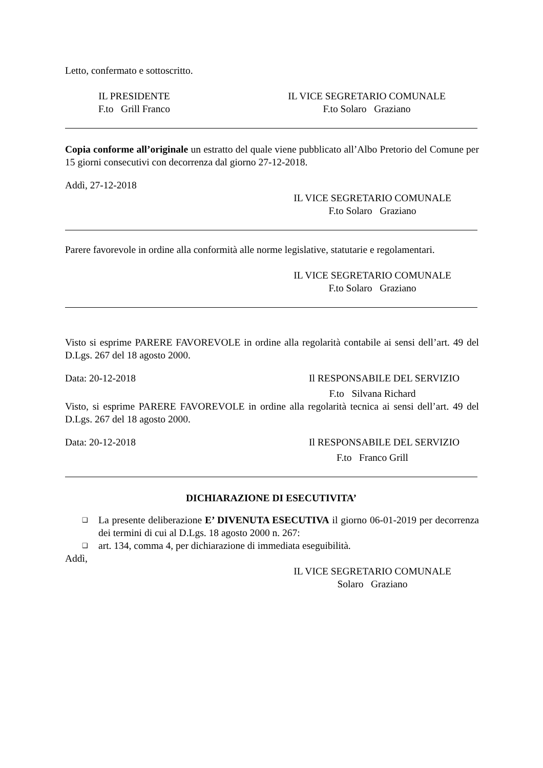Letto, confermato e sottoscritto.
IL PRESIDENTE
F.to Grill Franco
IL VICE SEGRETARIO COMUNALE
F.to Solaro Graziano
Copia conforme all’originale un estratto del quale viene pubblicato all’Albo Pretorio del Comune per 15 giorni consecutivi con decorrenza dal giorno 27-12-2018.
Addì, 27-12-2018
IL VICE SEGRETARIO COMUNALE
F.to Solaro Graziano
Parere favorevole in ordine alla conformità alle norme legislative, statutarie e regolamentari.
IL VICE SEGRETARIO COMUNALE
F.to Solaro Graziano
Visto si esprime PARERE FAVOREVOLE in ordine alla regolarità contabile ai sensi dell’art. 49 del D.Lgs. 267 del 18 agosto 2000.
Data: 20-12-2018 Il RESPONSABILE DEL SERVIZIO
F.to Silvana Richard
Visto, si esprime PARERE FAVOREVOLE in ordine alla regolarità tecnica ai sensi dell’art. 49 del D.Lgs. 267 del 18 agosto 2000.
Data: 20-12-2018 Il RESPONSABILE DEL SERVIZIO
F.to Franco Grill
DICHIARAZIONE DI ESECUTIVITA’
❑ La presente deliberazione E’ DIVENUTA ESECUTIVA il giorno 06-01-2019 per decorrenza dei termini di cui al D.Lgs. 18 agosto 2000 n. 267:
❑ art. 134, comma 4, per dichiarazione di immediata eseguibilità.
Addì,
IL VICE SEGRETARIO COMUNALE
Solaro Graziano